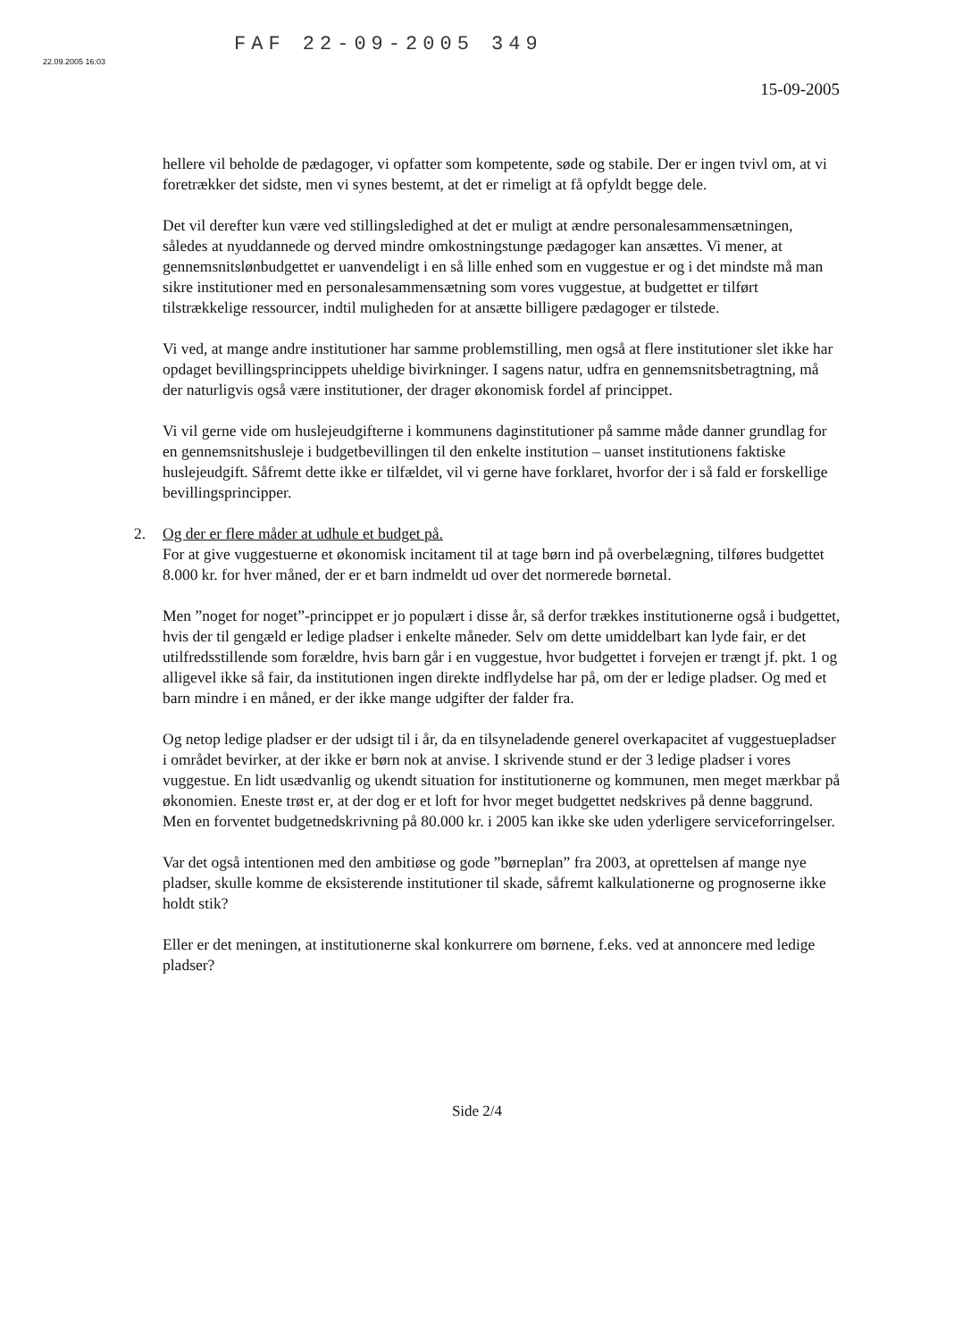22.09.2005 16:03 FAF 22-09-2005 349
15-09-2005
hellere vil beholde de pædagoger, vi opfatter som kompetente, søde og stabile. Der er ingen tvivl om, at vi foretrækker det sidste, men vi synes bestemt, at det er rimeligt at få opfyldt begge dele.
Det vil derefter kun være ved stillingsledighed at det er muligt at ændre personalesammensætningen, således at nyuddannede og derved mindre omkostningstunge pædagoger kan ansættes. Vi mener, at gennemsnitslønbudgettet er uanvendeligt i en så lille enhed som en vuggestue er og i det mindste må man sikre institutioner med en personalesammensætning som vores vuggestue, at budgettet er tilført tilstrækkelige ressourcer, indtil muligheden for at ansætte billigere pædagoger er tilstede.
Vi ved, at mange andre institutioner har samme problemstilling, men også at flere institutioner slet ikke har opdaget bevillingsprincippets uheldige bivirkninger. I sagens natur, udfra en gennemsnitsbetragtning, må der naturligvis også være institutioner, der drager økonomisk fordel af princippet.
Vi vil gerne vide om huslejeudgifterne i kommunens daginstitutioner på samme måde danner grundlag for en gennemsnitshusleje i budgetbevillingen til den enkelte institution – uanset institutionens faktiske huslejeudgift. Såfremt dette ikke er tilfældet, vil vi gerne have forklaret, hvorfor der i så fald er forskellige bevillingsprincipper.
2. Og der er flere måder at udhule et budget på.
For at give vuggestuerne et økonomisk incitament til at tage børn ind på overbelægning, tilføres budgettet 8.000 kr. for hver måned, der er et barn indmeldt ud over det normerede børnetal.
Men ”noget for noget”-princippet er jo populært i disse år, så derfor trækkes institutionerne også i budgettet, hvis der til gengæld er ledige pladser i enkelte måneder. Selv om dette umiddelbart kan lyde fair, er det utilfredsstillende som forældre, hvis barn går i en vuggestue, hvor budgettet i forvejen er trængt jf. pkt. 1 og alligevel ikke så fair, da institutionen ingen direkte indflydelse har på, om der er ledige pladser. Og med et barn mindre i en måned, er der ikke mange udgifter der falder fra.
Og netop ledige pladser er der udsigt til i år, da en tilsyneladende generel overkapacitet af vuggestuepladser i området bevirker, at der ikke er børn nok at anvise. I skrivende stund er der 3 ledige pladser i vores vuggestue. En lidt usædvanlig og ukendt situation for institutionerne og kommunen, men meget mærkbar på økonomien. Eneste trøst er, at der dog er et loft for hvor meget budgettet nedskrives på denne baggrund. Men en forventet budgetnedskrivning på 80.000 kr. i 2005 kan ikke ske uden yderligere serviceforringelser.
Var det også intentionen med den ambitiøse og gode ”børneplan” fra 2003, at oprettelsen af mange nye pladser, skulle komme de eksisterende institutioner til skade, såfremt kalkulationerne og prognoserne ikke holdt stik?
Eller er det meningen, at institutionerne skal konkurrere om børnene, f.eks. ved at annoncere med ledige pladser?
Side 2/4